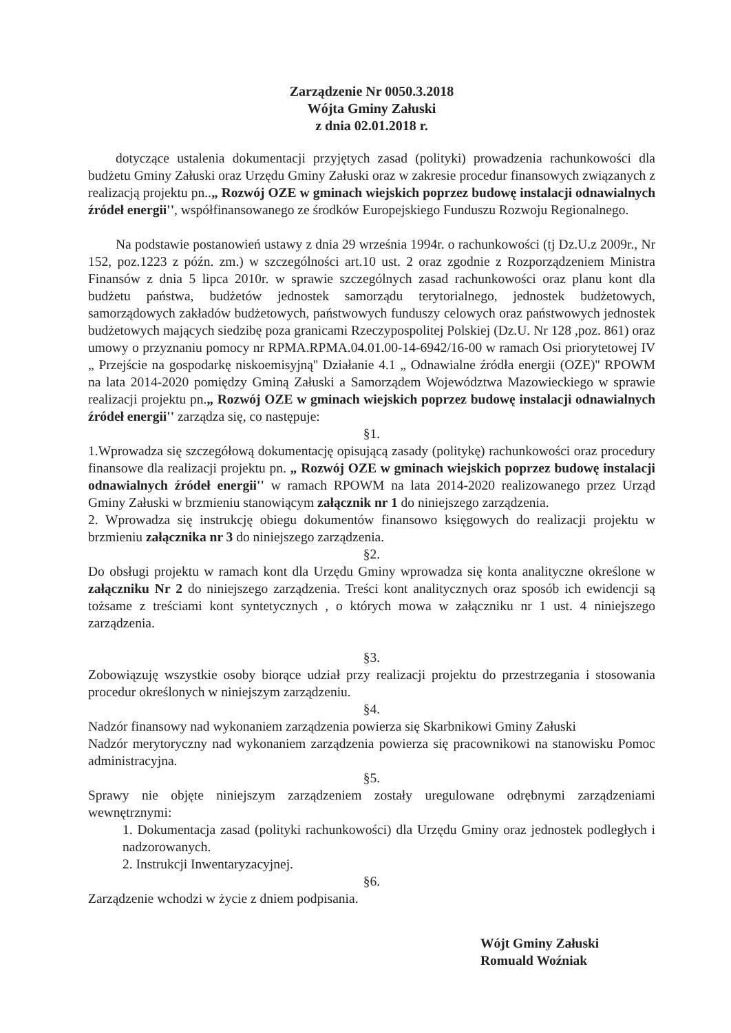Zarządzenie Nr 0050.3.2018
Wójta Gminy Załuski
z dnia 02.01.2018 r.
dotyczące ustalenia dokumentacji przyjętych zasad (polityki) prowadzenia rachunkowości dla budżetu Gminy Załuski oraz Urzędu Gminy Załuski oraz w zakresie procedur finansowych związanych z realizacją projektu pn..„ Rozwój OZE w gminach wiejskich poprzez budowę instalacji odnawialnych źródeł energii'', współfinansowanego ze środków Europejskiego Funduszu Rozwoju Regionalnego.
Na podstawie postanowień ustawy z dnia 29 września 1994r. o rachunkowości (tj Dz.U.z 2009r., Nr 152, poz.1223 z późn. zm.) w szczególności art.10 ust. 2 oraz zgodnie z Rozporządzeniem Ministra Finansów z dnia 5 lipca 2010r. w sprawie szczególnych zasad rachunkowości oraz planu kont dla budżetu państwa, budżetów jednostek samorządu terytorialnego, jednostek budżetowych, samorządowych zakładów budżetowych, państwowych funduszy celowych oraz państwowych jednostek budżetowych mających siedzibę poza granicami Rzeczypospolitej Polskiej (Dz.U. Nr 128 ,poz. 861) oraz umowy o przyznaniu pomocy nr RPMA.RPMA.04.01.00-14-6942/16-00 w ramach Osi priorytetowej IV „ Przejście na gospodarkę niskoemisyjną'' Działanie 4.1 „ Odnawialne źródła energii (OZE)'' RPOWM na lata 2014-2020 pomiędzy Gminą Załuski a Samorządem Województwa Mazowieckiego w sprawie realizacji projektu pn.„ Rozwój OZE w gminach wiejskich poprzez budowę instalacji odnawialnych źródeł energii'' zarządza się, co następuje:
§1.
1.Wprowadza się szczegółową dokumentację opisującą zasady (politykę) rachunkowości oraz procedury finansowe dla realizacji projektu pn. „ Rozwój OZE w gminach wiejskich poprzez budowę instalacji odnawialnych źródeł energii'' w ramach RPOWM na lata 2014-2020 realizowanego przez Urząd Gminy Załuski w brzmieniu stanowiącym załącznik nr 1 do niniejszego zarządzenia.
2. Wprowadza się instrukcję obiegu dokumentów finansowo księgowych do realizacji projektu w brzmieniu załącznika nr 3 do niniejszego zarządzenia.
§2.
Do obsługi projektu w ramach kont dla Urzędu Gminy wprowadza się konta analityczne określone w załączniku Nr 2 do niniejszego zarządzenia. Treści kont analitycznych oraz sposób ich ewidencji są tożsame z treściami kont syntetycznych , o których mowa w załączniku nr 1 ust. 4 niniejszego zarządzenia.
§3.
Zobowiązuję wszystkie osoby biorące udział przy realizacji projektu do przestrzegania i stosowania procedur określonych w niniejszym zarządzeniu.
§4.
Nadzór finansowy nad wykonaniem zarządzenia powierza się Skarbnikowi Gminy Załuski
Nadzór merytoryczny nad wykonaniem zarządzenia powierza się pracownikowi na stanowisku Pomoc administracyjna.
§5.
Sprawy nie objęte niniejszym zarządzeniem zostały uregulowane odrębnymi zarządzeniami wewnętrznymi:
1. Dokumentacja zasad (polityki rachunkowości) dla Urzędu Gminy oraz jednostek podległych i nadzorowanych.
2. Instrukcji Inwentaryzacyjnej.
§6.
Zarządzenie wchodzi w życie z dniem podpisania.
Wójt Gminy Załuski
Romuald Woźniak